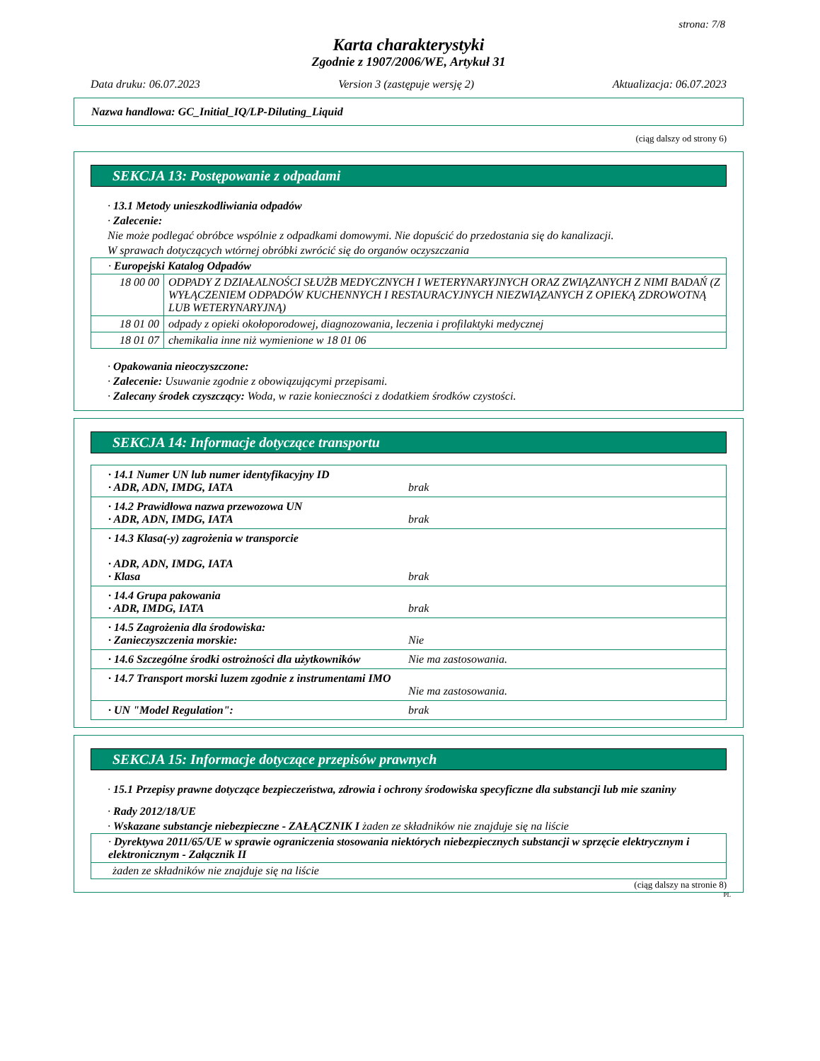strona: 7/8
Karta charakterystyki
Zgodnie z 1907/2006/WE, Artykuł 31
Data druku: 06.07.2023 Version 3 (zastępuje wersję 2) Aktualizacja: 06.07.2023
Nazwa handlowa: GC_Initial_IQ/LP-Diluting_Liquid
(ciąg dalszy od strony 6)
SEKCJA 13: Postępowanie z odpadami
· 13.1 Metody unieszkodliwiania odpadów
· Zalecenie:
Nie może podlegać obróbce wspólnie z odpadkami domowymi. Nie dopuścić do przedostania się do kanalizacji.
W sprawach dotyczących wtórnej obróbki zwrócić się do organów oczyszczania
| · Europejski Katalog Odpadów | |
| 18 00 00 | ODPADY Z DZIAŁALNOŚCI SŁUŻB MEDYCZNYCH I WETERYNARYJNYCH ORAZ ZWIĄZANYCH Z NIMI BADAŃ (Z WYŁĄCZENIEM ODPADÓW KUCHENNYCH I RESTAURACYJNYCH NIEZWIĄZANYCH Z OPIEKĄ ZDROWOTNĄ LUB WETERYNARYJNĄ) |
| 18 01 00 | odpady z opieki okołoporodowej, diagnozowania, leczenia i profilaktyki medycznej |
| 18 01 07 | chemikalia inne niż wymienione w 18 01 06 |
· Opakowania nieoczyszczone:
· Zalecenie: Usuwanie zgodnie z obowiązującymi przepisami.
· Zalecany środek czyszczący: Woda, w razie konieczności z dodatkiem środków czystości.
SEKCJA 14: Informacje dotyczące transportu
| · 14.1 Numer UN lub numer identyfikacyjny ID · ADR, ADN, IMDG, IATA | brak |
| · 14.2 Prawidłowa nazwa przewozowa UN · ADR, ADN, IMDG, IATA | brak |
| · 14.3 Klasa(-y) zagrożenia w transporcie · ADR, ADN, IMDG, IATA · Klasa | brak |
| · 14.4 Grupa pakowania · ADR, IMDG, IATA | brak |
| · 14.5 Zagrożenia dla środowiska: · Zanieczyszczenia morskie: | Nie |
| · 14.6 Szczególne środki ostrożności dla użytkowników | Nie ma zastosowania. |
| · 14.7 Transport morski luzem zgodnie z instrumentami IMO | Nie ma zastosowania. |
| · UN "Model Regulation": | brak |
SEKCJA 15: Informacje dotyczące przepisów prawnych
· 15.1 Przepisy prawne dotyczące bezpieczeństwa, zdrowia i ochrony środowiska specyficzne dla substancji lub mie szaniny
· Rady 2012/18/UE
· Wskazane substancje niebezpieczne - ZAŁĄCZNIK I żaden ze składników nie znajduje się na liście
| · Dyrektywa 2011/65/UE w sprawie ograniczenia stosowania niektórych niebezpiecznych substancji w sprzęcie elektrycznym i elektronicznym - Załącznik II |
| żaden ze składników nie znajduje się na liście |
(ciąg dalszy na stronie 8)
PL